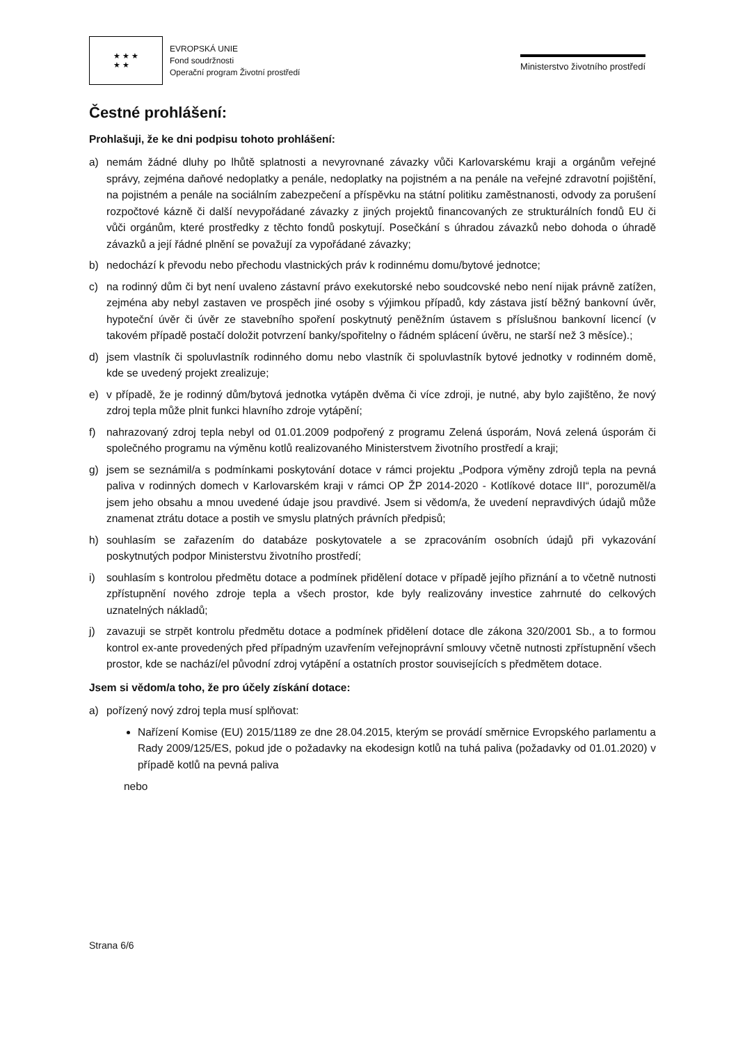★ ★ ★
★ ★
EVROPSKÁ UNIE
Fond soudržnosti
Operační program Životní prostředí
Ministerstvo životního prostředí
Čestné prohlášení:
Prohlašuji, že ke dni podpisu tohoto prohlášení:
a) nemám žádné dluhy po lhůtě splatnosti a nevyrovnané závazky vůči Karlovarskému kraji a orgánům veřejné správy, zejména daňové nedoplatky a penále, nedoplatky na pojistném a na penále na veřejné zdravotní pojištění, na pojistném a penále na sociálním zabezpečení a příspěvku na státní politiku zaměstnanosti, odvody za porušení rozpočtové kázně či další nevypořádané závazky z jiných projektů financovaných ze strukturálních fondů EU či vůči orgánům, které prostředky z těchto fondů poskytují. Posečkání s úhradou závazků nebo dohoda o úhradě závazků a její řádné plnění se považují za vypořádané závazky;
b) nedochází k převodu nebo přechodu vlastnických práv k rodinnému domu/bytové jednotce;
c) na rodinný dům či byt není uvaleno zástavní právo exekutorské nebo soudcovské nebo není nijak právně zatížen, zejména aby nebyl zastaven ve prospěch jiné osoby s výjimkou případů, kdy zástava jistí běžný bankovní úvěr, hypoteční úvěr či úvěr ze stavebního spoření poskytnutý peněžním ústavem s příslušnou bankovní licencí (v takovém případě postačí doložit potvrzení banky/spořitelny o řádném splácení úvěru, ne starší než 3 měsíce).;
d) jsem vlastník či spoluvlastník rodinného domu nebo vlastník či spoluvlastník bytové jednotky v rodinném domě, kde se uvedený projekt zrealizuje;
e) v případě, že je rodinný dům/bytová jednotka vytápěn dvěma či více zdroji, je nutné, aby bylo zajištěno, že nový zdroj tepla může plnit funkci hlavního zdroje vytápění;
f) nahrazovaný zdroj tepla nebyl od 01.01.2009 podpořený z programu Zelená úsporám, Nová zelená úsporám či společného programu na výměnu kotlů realizovaného Ministerstvem životního prostředí a kraji;
g) jsem se seznámil/a s podmínkami poskytování dotace v rámci projektu „Podpora výměny zdrojů tepla na pevná paliva v rodinných domech v Karlovarském kraji v rámci OP ŽP 2014-2020 - Kotlíkové dotace III“, porozuměl/a jsem jeho obsahu a mnou uvedené údaje jsou pravdivé. Jsem si vědom/a, že uvedení nepravdivých údajů může znamenat ztrátu dotace a postih ve smyslu platných právních předpisů;
h) souhlasím se zařazením do databáze poskytovatele a se zpracováním osobních údajů při vykazování poskytnutých podpor Ministerstvu životního prostředí;
i) souhlasím s kontrolou předmětu dotace a podmínek přidělení dotace v případě jejího přiznání a to včetně nutnosti zpřístupnění nového zdroje tepla a všech prostor, kde byly realizovány investice zahrnuté do celkových uznatelných nákladů;
j) zavazuji se strpět kontrolu předmětu dotace a podmínek přidělení dotace dle zákona 320/2001 Sb., a to formou kontrol ex-ante provedených před případným uzavřením veřejnoprávní smlouvy včetně nutnosti zpřístupnění všech prostor, kde se nachází/el původní zdroj vytápění a ostatních prostor souvisejících s předmětem dotace.
Jsem si vědom/a toho, že pro účely získání dotace:
a) pořízený nový zdroj tepla musí splňovat:
Nařízení Komise (EU) 2015/1189 ze dne 28.04.2015, kterým se provádí směrnice Evropského parlamentu a Rady 2009/125/ES, pokud jde o požadavky na ekodesign kotlů na tuhá paliva (požadavky od 01.01.2020) v případě kotlů na pevná paliva
nebo
Strana 6/6